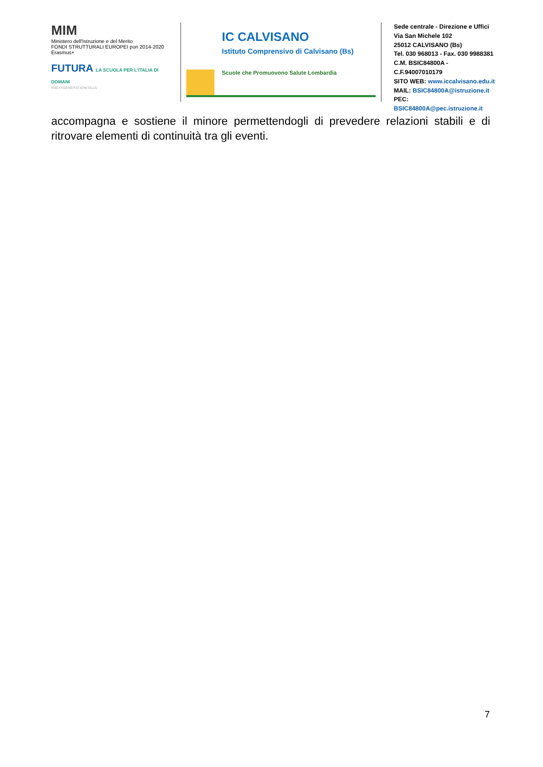MIM
Ministero dell'Istruzione e del Merito
FONDI STRUTTURALI EUROPEI pon 2014-2020 Erasmus+
FUTURA LA SCUOLA PER L'ITALIA DI DOMANI
#NEXTGENERATIONITALIA
IC CALVISANO
Istituto Comprensivo di Calvisano (Bs)
Scuole che Promuovono Salute Lombardia
Sede centrale - Direzione e Uffici
Via San Michele 102
25012 CALVISANO (Bs)
Tel. 030 968013 - Fax. 030 9988381
C.M. BSIC84800A - C.F.94007010179
SITO WEB: www.iccalvisano.edu.it
MAIL: BSIC84800A@istruzione.it
PEC: BSIC84800A@pec.istruzione.it
accompagna e sostiene il minore permettendogli di prevedere relazioni stabili e di ritrovare elementi di continuità tra gli eventi.
7